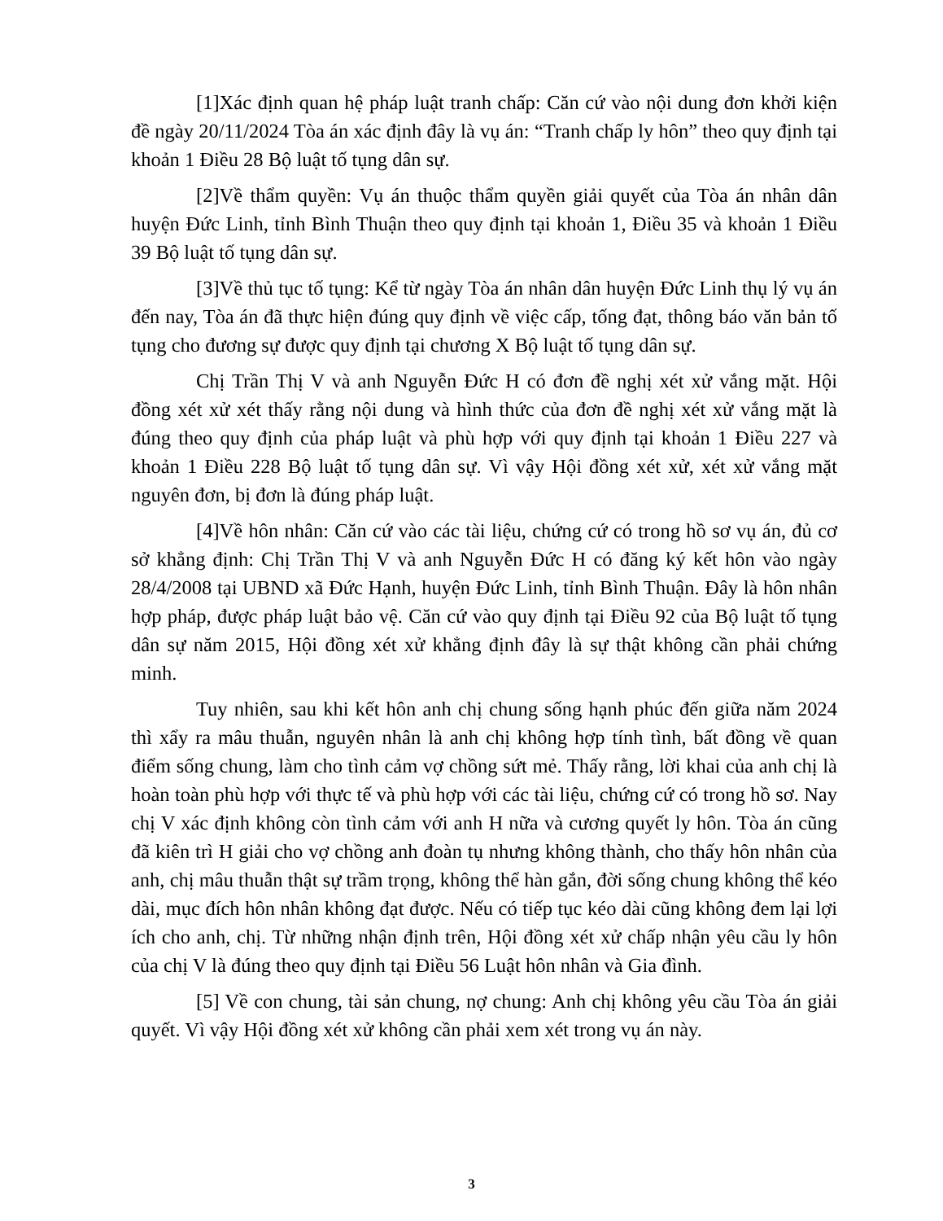[1]Xác định quan hệ pháp luật tranh chấp: Căn cứ vào nội dung đơn khởi kiện đề ngày 20/11/2024 Tòa án xác định đây là vụ án: “Tranh chấp ly hôn” theo quy định tại khoản 1 Điều 28 Bộ luật tố tụng dân sự.
[2]Về thẩm quyền: Vụ án thuộc thẩm quyền giải quyết của Tòa án nhân dân huyện Đức Linh, tỉnh Bình Thuận theo quy định tại khoản 1, Điều 35 và khoản 1 Điều 39 Bộ luật tố tụng dân sự.
[3]Về thủ tục tố tụng: Kể từ ngày Tòa án nhân dân huyện Đức Linh thụ lý vụ án đến nay, Tòa án đã thực hiện đúng quy định về việc cấp, tống đạt, thông báo văn bản tố tụng cho đương sự được quy định tại chương X Bộ luật tố tụng dân sự.
Chị Trần Thị V và anh Nguyễn Đức H có đơn đề nghị xét xử vắng mặt. Hội đồng xét xử xét thấy rằng nội dung và hình thức của đơn đề nghị xét xử vắng mặt là đúng theo quy định của pháp luật và phù hợp với quy định tại khoản 1 Điều 227 và khoản 1 Điều 228 Bộ luật tố tụng dân sự. Vì vậy Hội đồng xét xử, xét xử vắng mặt nguyên đơn, bị đơn là đúng pháp luật.
[4]Về hôn nhân: Căn cứ vào các tài liệu, chứng cứ có trong hồ sơ vụ án, đủ cơ sở khẳng định: Chị Trần Thị V và anh Nguyễn Đức H có đăng ký kết hôn vào ngày 28/4/2008 tại UBND xã Đức Hạnh, huyện Đức Linh, tỉnh Bình Thuận. Đây là hôn nhân hợp pháp, được pháp luật bảo vệ. Căn cứ vào quy định tại Điều 92 của Bộ luật tố tụng dân sự năm 2015, Hội đồng xét xử khẳng định đây là sự thật không cần phải chứng minh.
Tuy nhiên, sau khi kết hôn anh chị chung sống hạnh phúc đến giữa năm 2024 thì xẩy ra mâu thuẫn, nguyên nhân là anh chị không hợp tính tình, bất đồng về quan điểm sống chung, làm cho tình cảm vợ chồng sứt mẻ. Thấy rằng, lời khai của anh chị là hoàn toàn phù hợp với thực tế và phù hợp với các tài liệu, chứng cứ có trong hồ sơ. Nay chị V xác định không còn tình cảm với anh H nữa và cương quyết ly hôn. Tòa án cũng đã kiên trì H giải cho vợ chồng anh đoàn tụ nhưng không thành, cho thấy hôn nhân của anh, chị mâu thuẫn thật sự trầm trọng, không thể hàn gắn, đời sống chung không thể kéo dài, mục đích hôn nhân không đạt được. Nếu có tiếp tục kéo dài cũng không đem lại lợi ích cho anh, chị. Từ những nhận định trên, Hội đồng xét xử chấp nhận yêu cầu ly hôn của chị V là đúng theo quy định tại Điều 56 Luật hôn nhân và Gia đình.
[5] Về con chung, tài sản chung, nợ chung: Anh chị không yêu cầu Tòa án giải quyết. Vì vậy Hội đồng xét xử không cần phải xem xét trong vụ án này.
3